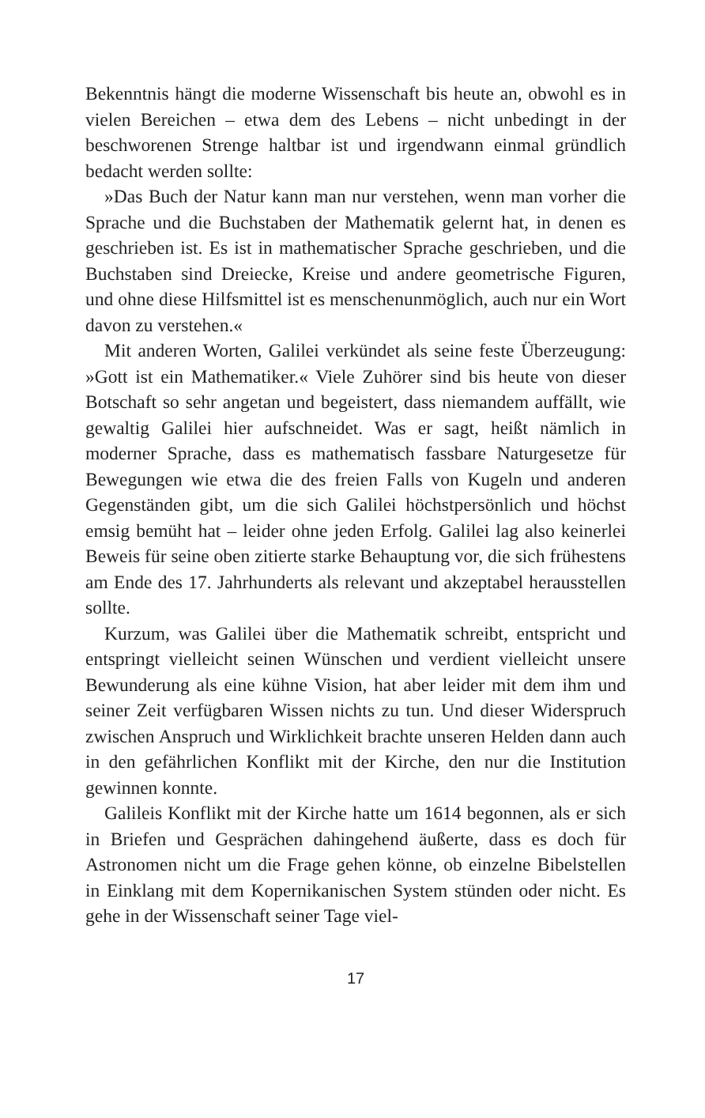Bekenntnis hängt die moderne Wissenschaft bis heute an, obwohl es in vielen Bereichen – etwa dem des Lebens – nicht unbedingt in der beschworenen Strenge haltbar ist und irgendwann einmal gründlich bedacht werden sollte:
»Das Buch der Natur kann man nur verstehen, wenn man vorher die Sprache und die Buchstaben der Mathematik gelernt hat, in denen es geschrieben ist. Es ist in mathematischer Sprache geschrieben, und die Buchstaben sind Dreiecke, Kreise und andere geometrische Figuren, und ohne diese Hilfsmittel ist es menschenunmöglich, auch nur ein Wort davon zu verstehen.«
Mit anderen Worten, Galilei verkündet als seine feste Überzeugung: »Gott ist ein Mathematiker.« Viele Zuhörer sind bis heute von dieser Botschaft so sehr angetan und begeistert, dass niemandem auffällt, wie gewaltig Galilei hier aufschneidet. Was er sagt, heißt nämlich in moderner Sprache, dass es mathematisch fassbare Naturgesetze für Bewegungen wie etwa die des freien Falls von Kugeln und anderen Gegenständen gibt, um die sich Galilei höchstpersönlich und höchst emsig bemüht hat – leider ohne jeden Erfolg. Galilei lag also keinerlei Beweis für seine oben zitierte starke Behauptung vor, die sich frühestens am Ende des 17. Jahrhunderts als relevant und akzeptabel herausstellen sollte.
Kurzum, was Galilei über die Mathematik schreibt, entspricht und entspringt vielleicht seinen Wünschen und verdient vielleicht unsere Bewunderung als eine kühne Vision, hat aber leider mit dem ihm und seiner Zeit verfügbaren Wissen nichts zu tun. Und dieser Widerspruch zwischen Anspruch und Wirklichkeit brachte unseren Helden dann auch in den gefährlichen Konflikt mit der Kirche, den nur die Institution gewinnen konnte.
Galileis Konflikt mit der Kirche hatte um 1614 begonnen, als er sich in Briefen und Gesprächen dahingehend äußerte, dass es doch für Astronomen nicht um die Frage gehen könne, ob einzelne Bibelstellen in Einklang mit dem Kopernikanischen System stünden oder nicht. Es gehe in der Wissenschaft seiner Tage viel-
17